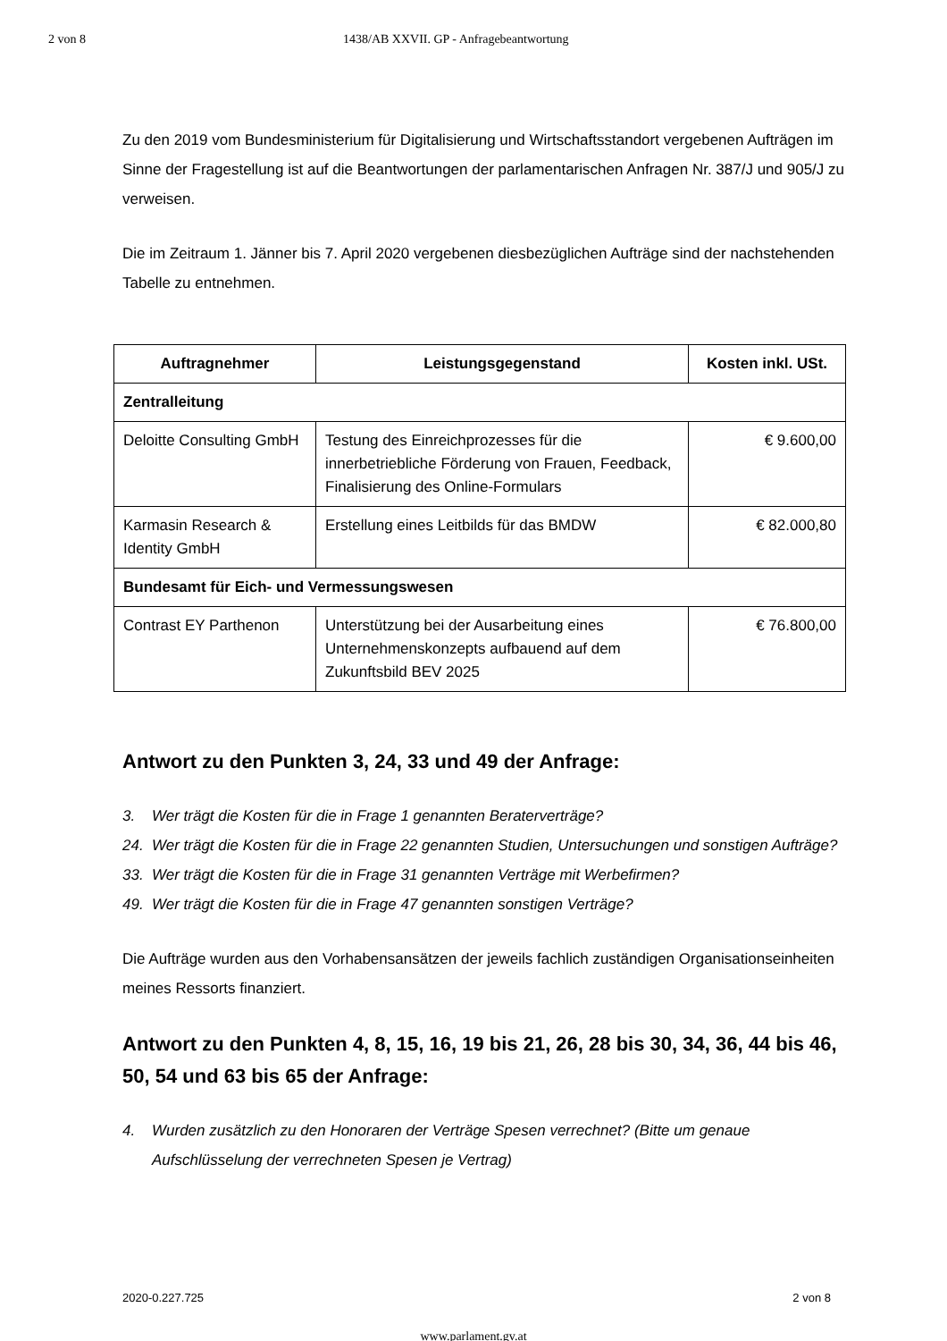2 von 8 1438/AB XXVII. GP - Anfragebeantwortung
Zu den 2019 vom Bundesministerium für Digitalisierung und Wirtschaftsstandort vergebenen Aufträgen im Sinne der Fragestellung ist auf die Beantwortungen der parlamentarischen Anfragen Nr. 387/J und 905/J zu verweisen.
Die im Zeitraum 1. Jänner bis 7. April 2020 vergebenen diesbezüglichen Aufträge sind der nachstehenden Tabelle zu entnehmen.
| Auftragnehmer | Leistungsgegenstand | Kosten inkl. USt. |
| --- | --- | --- |
| Zentralleitung | | |
| Deloitte Consulting GmbH | Testung des Einreichprozesses für die innerbetriebliche Förderung von Frauen, Feedback, Finalisierung des Online-Formulars | € 9.600,00 |
| Karmasin Research & Identity GmbH | Erstellung eines Leitbilds für das BMDW | € 82.000,80 |
| Bundesamt für Eich- und Vermessungswesen | | |
| Contrast EY Parthenon | Unterstützung bei der Ausarbeitung eines Unternehmenskonzepts aufbauend auf dem Zukunftsbild BEV 2025 | € 76.800,00 |
Antwort zu den Punkten 3, 24, 33 und 49 der Anfrage:
3. Wer trägt die Kosten für die in Frage 1 genannten Beraterverträge?
24. Wer trägt die Kosten für die in Frage 22 genannten Studien, Untersuchungen und sonstigen Aufträge?
33. Wer trägt die Kosten für die in Frage 31 genannten Verträge mit Werbefirmen?
49. Wer trägt die Kosten für die in Frage 47 genannten sonstigen Verträge?
Die Aufträge wurden aus den Vorhabensansätzen der jeweils fachlich zuständigen Organisationseinheiten meines Ressorts finanziert.
Antwort zu den Punkten 4, 8, 15, 16, 19 bis 21, 26, 28 bis 30, 34, 36, 44 bis 46, 50, 54 und 63 bis 65 der Anfrage:
4. Wurden zusätzlich zu den Honoraren der Verträge Spesen verrechnet? (Bitte um genaue Aufschlüsselung der verrechneten Spesen je Vertrag)
2020-0.227.725 2 von 8
www.parlament.gv.at